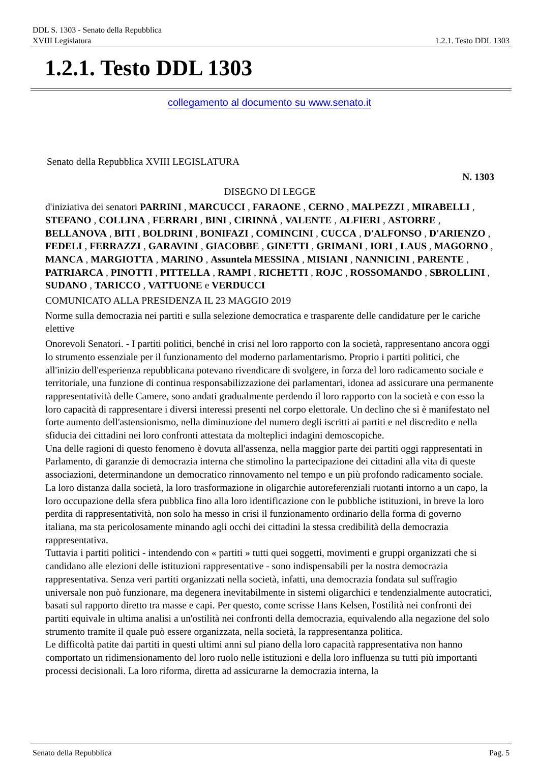DDL S. 1303 - Senato della Repubblica
XVIII Legislatura 1.2.1. Testo DDL 1303
1.2.1. Testo DDL 1303
collegamento al documento su www.senato.it
Senato della Repubblica XVIII LEGISLATURA
N. 1303
DISEGNO DI LEGGE
d'iniziativa dei senatori PARRINI , MARCUCCI , FARAONE , CERNO , MALPEZZI , MIRABELLI , STEFANO , COLLINA , FERRARI , BINI , CIRINNÀ , VALENTE , ALFIERI , ASTORRE , BELLANOVA , BITI , BOLDRINI , BONIFAZI , COMINCINI , CUCCA , D'ALFONSO , D'ARIENZO , FEDELI , FERRAZZI , GARAVINI , GIACOBBE , GINETTI , GRIMANI , IORI , LAUS , MAGORNO , MANCA , MARGIOTTA , MARINO , Assuntela MESSINA , MISIANI , NANNICINI , PARENTE , PATRIARCA , PINOTTI , PITTELLA , RAMPI , RICHETTI , ROJC , ROSSOMANDO , SBROLLINI , SUDANO , TARICCO , VATTUONE e VERDUCCI
COMUNICATO ALLA PRESIDENZA IL 23 MAGGIO 2019
Norme sulla democrazia nei partiti e sulla selezione democratica e trasparente delle candidature per le cariche elettive
Onorevoli Senatori. - I partiti politici, benché in crisi nel loro rapporto con la società, rappresentano ancora oggi lo strumento essenziale per il funzionamento del moderno parlamentarismo. Proprio i partiti politici, che all'inizio dell'esperienza repubblicana potevano rivendicare di svolgere, in forza del loro radicamento sociale e territoriale, una funzione di continua responsabilizzazione dei parlamentari, idonea ad assicurare una permanente rappresentatività delle Camere, sono andati gradualmente perdendo il loro rapporto con la società e con esso la loro capacità di rappresentare i diversi interessi presenti nel corpo elettorale. Un declino che si è manifestato nel forte aumento dell'astensionismo, nella diminuzione del numero degli iscritti ai partiti e nel discredito e nella sfiducia dei cittadini nei loro confronti attestata da molteplici indagini demoscopiche.
Una delle ragioni di questo fenomeno è dovuta all'assenza, nella maggior parte dei partiti oggi rappresentati in Parlamento, di garanzie di democrazia interna che stimolino la partecipazione dei cittadini alla vita di queste associazioni, determinandone un democratico rinnovamento nel tempo e un più profondo radicamento sociale. La loro distanza dalla società, la loro trasformazione in oligarchie autoreferenziali ruotanti intorno a un capo, la loro occupazione della sfera pubblica fino alla loro identificazione con le pubbliche istituzioni, in breve la loro perdita di rappresentatività, non solo ha messo in crisi il funzionamento ordinario della forma di governo italiana, ma sta pericolosamente minando agli occhi dei cittadini la stessa credibilità della democrazia rappresentativa.
Tuttavia i partiti politici - intendendo con « partiti » tutti quei soggetti, movimenti e gruppi organizzati che si candidano alle elezioni delle istituzioni rappresentative - sono indispensabili per la nostra democrazia rappresentativa. Senza veri partiti organizzati nella società, infatti, una democrazia fondata sul suffragio universale non può funzionare, ma degenera inevitabilmente in sistemi oligarchici e tendenzialmente autocratici, basati sul rapporto diretto tra masse e capi. Per questo, come scrisse Hans Kelsen, l'ostilità nei confronti dei partiti equivale in ultima analisi a un'ostilità nei confronti della democrazia, equivalendo alla negazione del solo strumento tramite il quale può essere organizzata, nella società, la rappresentanza politica.
Le difficoltà patite dai partiti in questi ultimi anni sul piano della loro capacità rappresentativa non hanno comportato un ridimensionamento del loro ruolo nelle istituzioni e della loro influenza su tutti più importanti processi decisionali. La loro riforma, diretta ad assicurarne la democrazia interna, la
Senato della Repubblica Pag. 5